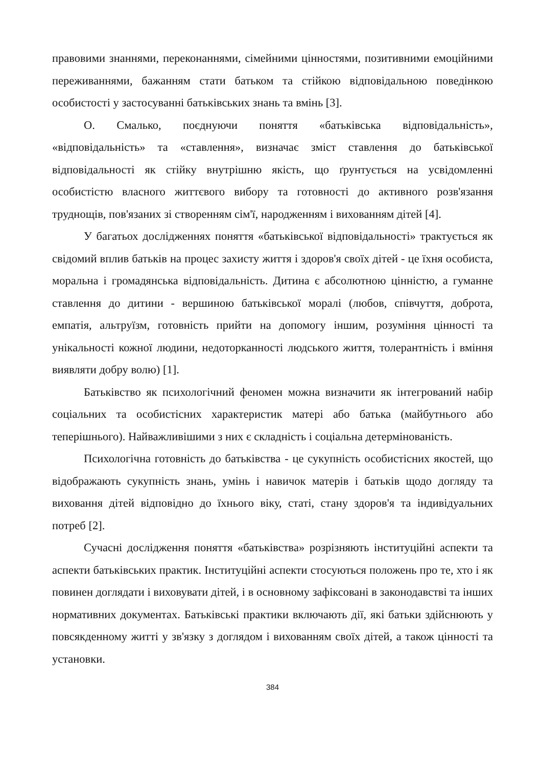правовими знаннями, переконаннями, сімейними цінностями, позитивними емоційними переживаннями, бажанням стати батьком та стійкою відповідальною поведінкою особистості у застосуванні батьківських знань та вмінь [3].
О. Смалько, поєднуючи поняття «батьківська відповідальність», «відповідальність» та «ставлення», визначає зміст ставлення до батьківської відповідальності як стійку внутрішню якість, що ґрунтується на усвідомленні особистістю власного життєвого вибору та готовності до активного розв'язання труднощів, пов'язаних зі створенням сім'ї, народженням і вихованням дітей [4].
У багатьох дослідженнях поняття «батьківської відповідальності» трактується як свідомий вплив батьків на процес захисту життя і здоров'я своїх дітей - це їхня особиста, моральна і громадянська відповідальність. Дитина є абсолютною цінністю, а гуманне ставлення до дитини - вершиною батьківської моралі (любов, співчуття, доброта, емпатія, альтруїзм, готовність прийти на допомогу іншим, розуміння цінності та унікальності кожної людини, недоторканності людського життя, толерантність і вміння виявляти добру волю) [1].
Батьківство як психологічний феномен можна визначити як інтегрований набір соціальних та особистісних характеристик матері або батька (майбутнього або теперішнього). Найважливішими з них є складність і соціальна детермінованість.
Психологічна готовність до батьківства - це сукупність особистісних якостей, що відображають сукупність знань, умінь і навичок матерів і батьків щодо догляду та виховання дітей відповідно до їхнього віку, статі, стану здоров'я та індивідуальних потреб [2].
Сучасні дослідження поняття «батьківства» розрізняють інституційні аспекти та аспекти батьківських практик. Інституційні аспекти стосуються положень про те, хто і як повинен доглядати і виховувати дітей, і в основному зафіксовані в законодавстві та інших нормативних документах. Батьківські практики включають дії, які батьки здійснюють у повсякденному житті у зв'язку з доглядом і вихованням своїх дітей, а також цінності та установки.
384